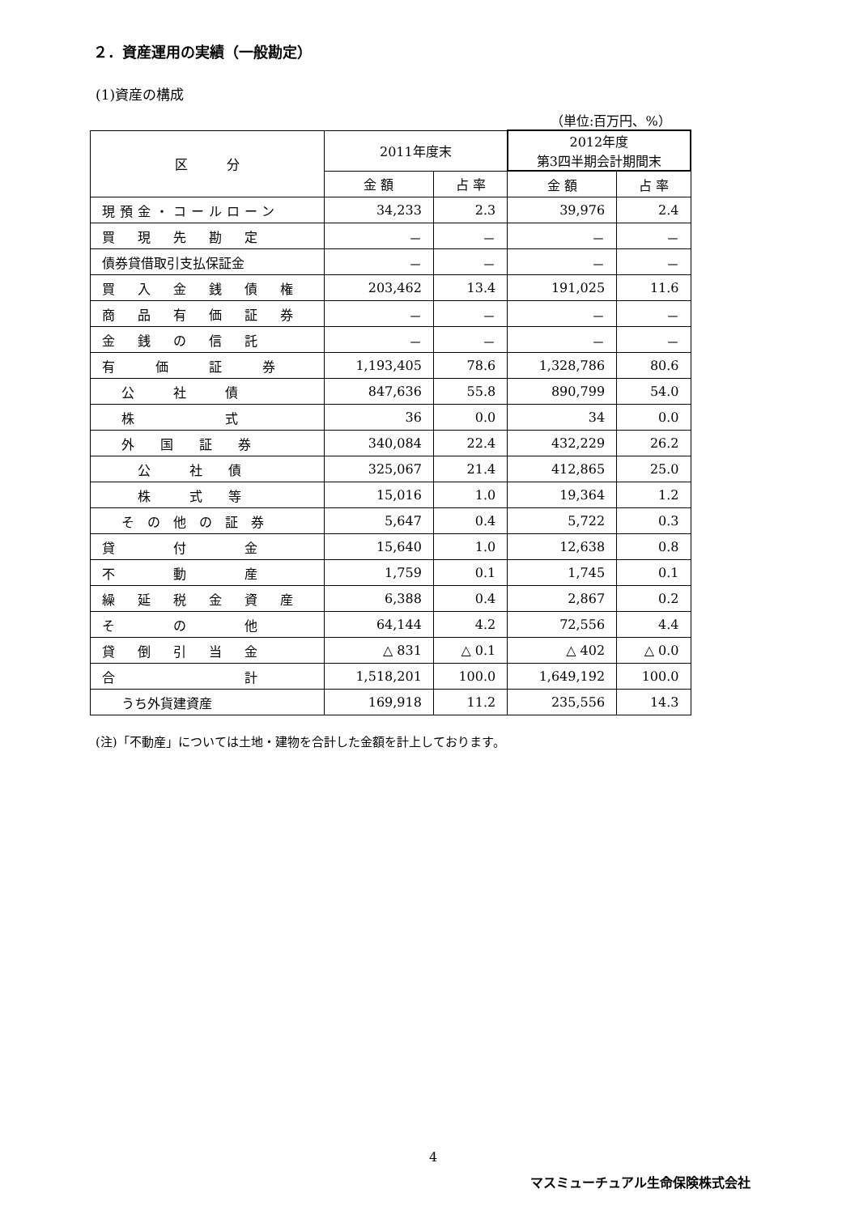２．資産運用の実績（一般勘定）
(1)資産の構成
（単位:百万円、%）
| 区 分 | 2011年度末 | | 2012年度 第3四半期会計期間末 | |
| --- | --- | --- | --- | --- |
| | 金 額 | 占 率 | 金 額 | 占 率 |
| 現預金・コールローン | 34,233 | 2.3 | 39,976 | 2.4 |
| 買 現 先 勘 定 | － | － | － | － |
| 債券貸借取引支払保証金 | － | － | － | － |
| 買 入 金 銭 債 権 | 203,462 | 13.4 | 191,025 | 11.6 |
| 商 品 有 価 証 券 | － | － | － | － |
| 金 銭 の 信 託 | － | － | － | － |
| 有 価 証 券 | 1,193,405 | 78.6 | 1,328,786 | 80.6 |
| 公 社 債 | 847,636 | 55.8 | 890,799 | 54.0 |
| 株 式 | 36 | 0.0 | 34 | 0.0 |
| 外 国 証 券 | 340,084 | 22.4 | 432,229 | 26.2 |
| 公 社 債 | 325,067 | 21.4 | 412,865 | 25.0 |
| 株 式 等 | 15,016 | 1.0 | 19,364 | 1.2 |
| そ の 他 の 証 券 | 5,647 | 0.4 | 5,722 | 0.3 |
| 貸 付 金 | 15,640 | 1.0 | 12,638 | 0.8 |
| 不 動 産 | 1,759 | 0.1 | 1,745 | 0.1 |
| 繰 延 税 金 資 産 | 6,388 | 0.4 | 2,867 | 0.2 |
| そ の 他 | 64,144 | 4.2 | 72,556 | 4.4 |
| 貸 倒 引 当 金 | △ 831 | △ 0.1 | △ 402 | △ 0.0 |
| 合 計 | 1,518,201 | 100.0 | 1,649,192 | 100.0 |
| うち外貨建資産 | 169,918 | 11.2 | 235,556 | 14.3 |
(注)「不動産」については土地・建物を合計した金額を計上しております。
4
マスミューチュアル生命保険株式会社